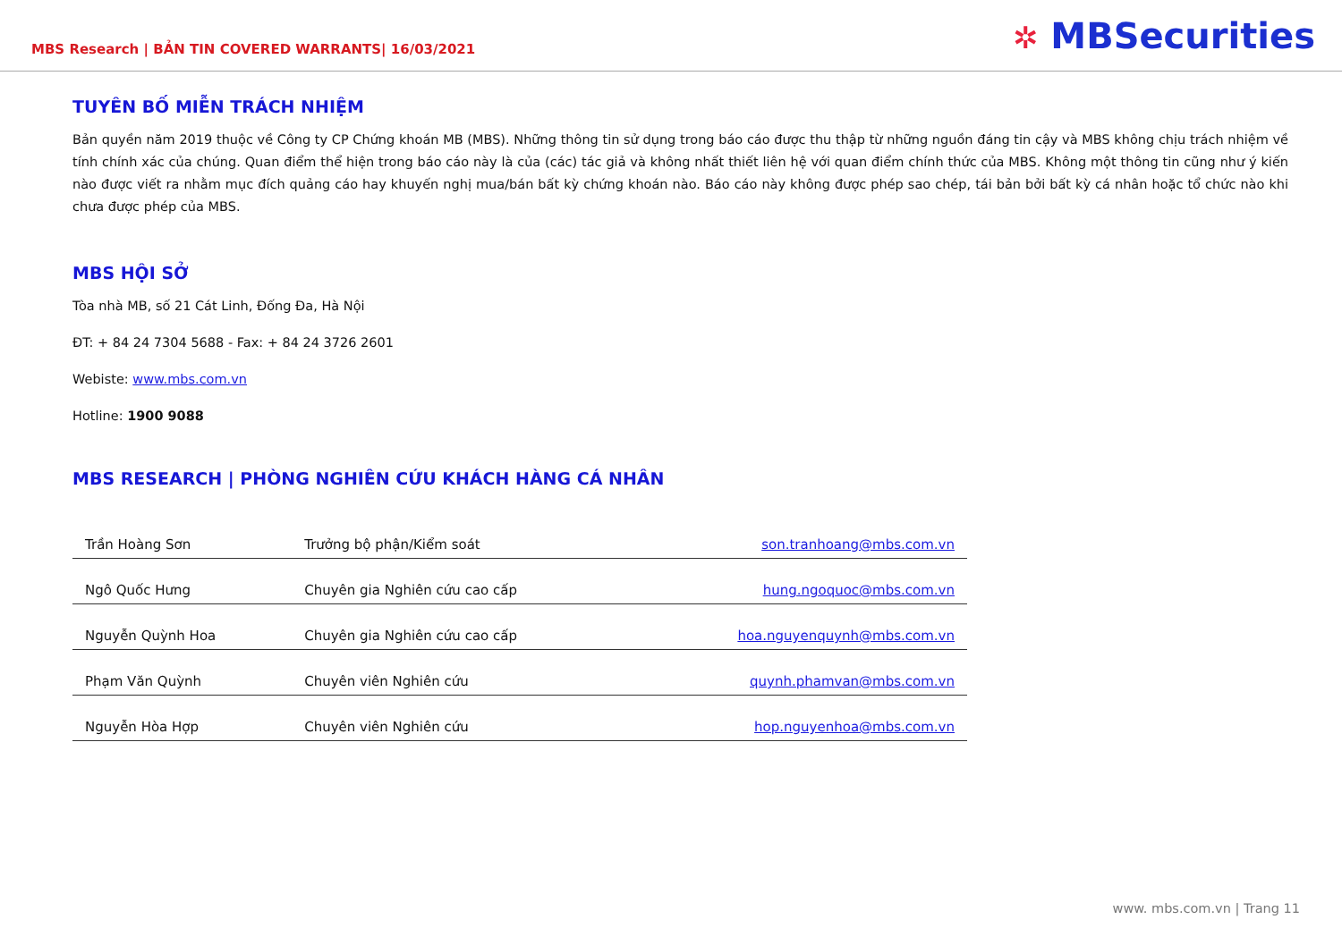MBS Research | BẢN TIN COVERED WARRANTS| 16/03/2021
✲ MBSecurities
TUYÊN BỐ MIỄN TRÁCH NHIỆM
Bản quyền năm 2019 thuộc về Công ty CP Chứng khoán MB (MBS). Những thông tin sử dụng trong báo cáo được thu thập từ những nguồn đáng tin cậy và MBS không chịu trách nhiệm về tính chính xác của chúng. Quan điểm thể hiện trong báo cáo này là của (các) tác giả và không nhất thiết liên hệ với quan điểm chính thức của MBS. Không một thông tin cũng như ý kiến nào được viết ra nhằm mục đích quảng cáo hay khuyến nghị mua/bán bất kỳ chứng khoán nào. Báo cáo này không được phép sao chép, tái bản bởi bất kỳ cá nhân hoặc tổ chức nào khi chưa được phép của MBS.
MBS HỘI SỞ
Tòa nhà MB, số 21 Cát Linh, Đống Đa, Hà Nội
ĐT: + 84 24 7304 5688 - Fax: + 84 24 3726 2601
Webiste: www.mbs.com.vn
Hotline: 1900 9088
MBS RESEARCH | PHÒNG NGHIÊN CỨU KHÁCH HÀNG CÁ NHÂN
| Trần Hoàng Sơn | Trưởng bộ phận/Kiểm soát | son.tranhoang@mbs.com.vn |
| Ngô Quốc Hưng | Chuyên gia Nghiên cứu cao cấp | hung.ngoquoc@mbs.com.vn |
| Nguyễn Quỳnh Hoa | Chuyên gia Nghiên cứu cao cấp | hoa.nguyenquynh@mbs.com.vn |
| Phạm Văn Quỳnh | Chuyên viên Nghiên cứu | quynh.phamvan@mbs.com.vn |
| Nguyễn Hòa Hợp | Chuyên viên Nghiên cứu | hop.nguyenhoa@mbs.com.vn |
www. mbs.com.vn | Trang 11